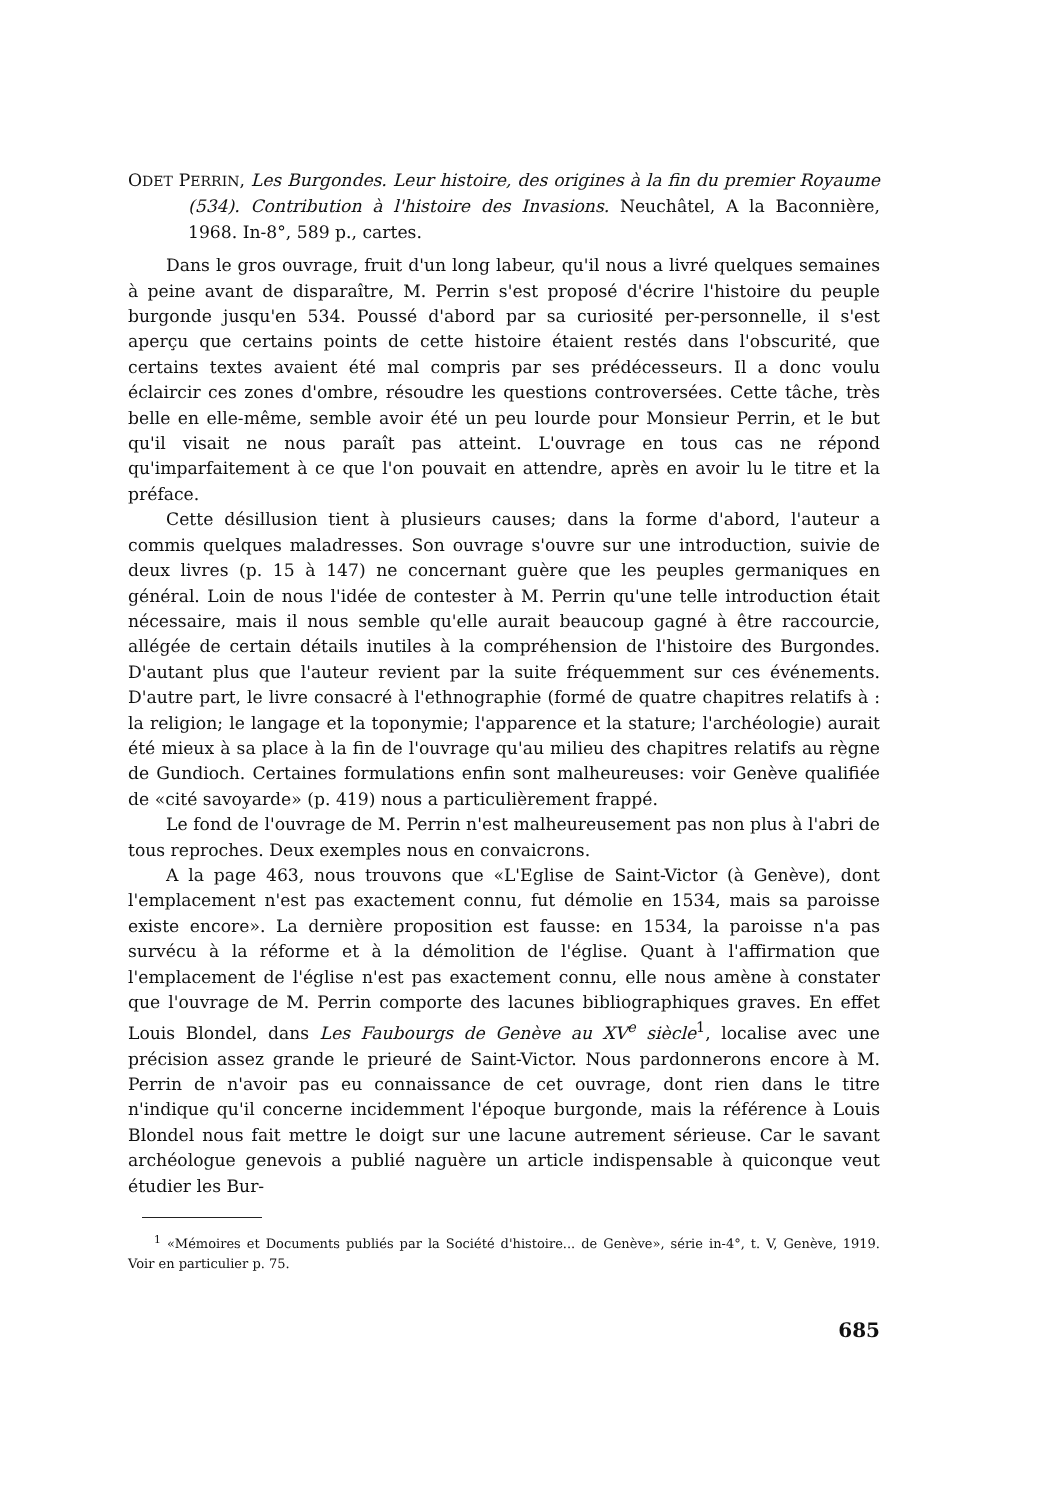ODET PERRIN, Les Burgondes. Leur histoire, des origines à la fin du premier Royaume (534). Contribution à l'histoire des Invasions. Neuchâtel, A la Baconnière, 1968. In-8°, 589 p., cartes.
Dans le gros ouvrage, fruit d'un long labeur, qu'il nous a livré quelques semaines à peine avant de disparaître, M. Perrin s'est proposé d'écrire l'histoire du peuple burgonde jusqu'en 534. Poussé d'abord par sa curiosité per-personnelle, il s'est aperçu que certains points de cette histoire étaient restés dans l'obscurité, que certains textes avaient été mal compris par ses prédécesseurs. Il a donc voulu éclaircir ces zones d'ombre, résoudre les questions controversées. Cette tâche, très belle en elle-même, semble avoir été un peu lourde pour Monsieur Perrin, et le but qu'il visait ne nous paraît pas atteint. L'ouvrage en tous cas ne répond qu'imparfaitement à ce que l'on pouvait en attendre, après en avoir lu le titre et la préface.
Cette désillusion tient à plusieurs causes; dans la forme d'abord, l'auteur a commis quelques maladresses. Son ouvrage s'ouvre sur une introduction, suivie de deux livres (p. 15 à 147) ne concernant guère que les peuples germaniques en général. Loin de nous l'idée de contester à M. Perrin qu'une telle introduction était nécessaire, mais il nous semble qu'elle aurait beaucoup gagné à être raccourcie, allégée de certain détails inutiles à la compréhension de l'histoire des Burgondes. D'autant plus que l'auteur revient par la suite fréquemment sur ces événements. D'autre part, le livre consacré à l'ethnographie (formé de quatre chapitres relatifs à : la religion; le langage et la toponymie; l'apparence et la stature; l'archéologie) aurait été mieux à sa place à la fin de l'ouvrage qu'au milieu des chapitres relatifs au règne de Gundioch. Certaines formulations enfin sont malheureuses: voir Genève qualifiée de «cité savoyarde» (p. 419) nous a particulièrement frappé.
Le fond de l'ouvrage de M. Perrin n'est malheureusement pas non plus à l'abri de tous reproches. Deux exemples nous en convaicrons.
A la page 463, nous trouvons que «L'Eglise de Saint-Victor (à Genève), dont l'emplacement n'est pas exactement connu, fut démolie en 1534, mais sa paroisse existe encore». La dernière proposition est fausse: en 1534, la paroisse n'a pas survécu à la réforme et à la démolition de l'église. Quant à l'affirmation que l'emplacement de l'église n'est pas exactement connu, elle nous amène à constater que l'ouvrage de M. Perrin comporte des lacunes bibliographiques graves. En effet Louis Blondel, dans Les Faubourgs de Genève au XV<sup>e</sup> siècle<sup>1</sup>, localise avec une précision assez grande le prieuré de Saint-Victor. Nous pardonnerons encore à M. Perrin de n'avoir pas eu connaissance de cet ouvrage, dont rien dans le titre n'indique qu'il concerne incidemment l'époque burgonde, mais la référence à Louis Blondel nous fait mettre le doigt sur une lacune autrement sérieuse. Car le savant archéologue genevois a publié naguère un article indispensable à quiconque veut étudier les Bur-
<sup>1</sup> «Mémoires et Documents publiés par la Société d'histoire... de Genève», série in-4°, t. V, Genève, 1919. Voir en particulier p. 75.
685